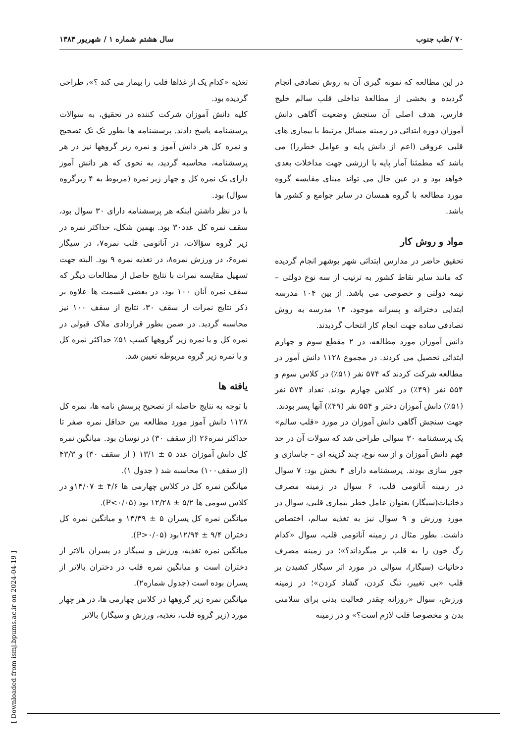۷۰ /طب جنوب سال هشتم شماره ۱ / شهریور ۱۳۸۴
در این مطالعه که نمونه گیری آن به روش تصادفی انجام گردیده و بخشی از مطالعهٔ تداخلی قلب سالم خلیج فارس، هدف اصلی آن سنجش وضعیت آگاهی دانش آموزان دوره ابتدائی در زمینه مسائل مرتبط با بیماری های قلبی عروقی (اعم از دانش پایه و عوامل خطرزا) می باشد که مطمئنا آمار پایه با ارزشی جهت مداخلات بعدی خواهد بود و در عین حال می تواند مبنای مقایسه گروه مورد مطالعه با گروه همسان در سایر جوامع و کشور ها باشد.
مواد و روش کار
تحقیق حاضر در مدارس ابتدائی شهر بوشهر انجام گردیده که مانند سایر نقاط کشور به ترتیب از سه نوع دولتی – نیمه دولتی و خصوصی می باشد. از بین ۱۰۴ مدرسه ابتدایی دخترانه و پسرانه موجود، ۱۴ مدرسه به روش تصادفی ساده جهت انجام کار انتخاب گردیدند.
دانش آموزان مورد مطالعه، در ۲ مقطع سوم و چهارم ابتدائی تحصیل می کردند. در مجموع ۱۱۲۸ دانش آموز در مطالعه شرکت کردند که ۵۷۴ نفر (۵۱٪) در کلاس سوم و ۵۵۴ نفر (۴۹٪) در کلاس چهارم بودند. تعداد ۵۷۴ نفر (۵۱٪) دانش آموزان دختر و ۵۵۴ نفر (۴۹٪) آنها پسر بودند.
جهت سنجش آگاهی دانش آموزان در مورد «قلب سالم» یک پرسشنامه ۳۰ سوالی طراحی شد که سولات آن در حد فهم دانش آموزان و از سه نوع، چند گزینه ای – جاسازی و جور سازی بودند. پرسشنامه دارای ۴ بخش بود: ۷ سوال در زمینه آناتومی قلب، ۶ سوال در زمینه مصرف دخانیات(سیگار) بعنوان عامل خطر بیماری قلبی، سوال در مورد ورزش و ۹ سوال نیز به تغذیه سالم، اختصاص داشت. بطور مثال در زمینه آناتومی قلب، سوال «کدام رگ خون را به قلب بر میگرداند؟»؛ در زمینه مصرف دخانیات (سیگار)، سوالی در مورد اثر سیگار کشیدن بر قلب «بی تغییر، تنگ کردن، گشاد کردن»؛ در زمینه ورزش، سوال «روزانه چقدر فعالیت بدنی برای سلامتی بدن و مخصوصا قلب لازم است؟» و در زمینه
تغذیه «کدام یک از غذاها قلب را بیمار می کند ؟»، طراحی گردیده بود.
کلیه دانش آموزان شرکت کننده در تحقیق، به سوالات پرسشنامه پاسخ دادند. پرسشنامه ها بطور تک تک تصحیح و نمره کل هر دانش آموز و نمره زیر گروهها نیز در هر پرسشنامه، محاسبه گردید، به نحوی که هر دانش آموز دارای یک نمره کل و چهار زیر نمره (مربوط به ۴ زیرگروه سوال) بود.
با در نظر داشتن اینکه هر پرسشنامه دارای ۳۰ سوال بود، سقف نمره کل عدد۳۰ بود. بهمین شکل، حداکثر نمره در زیر گروه سؤالات، در آناتومی قلب نمره۷، در سیگار نمره۶، در ورزش نمره۸، در تغذیه نمره ۹ بود. البته جهت تسهیل مقایسه نمرات با نتایج حاصل از مطالعات دیگر که سقف نمره آنان ۱۰۰ بود، در بعضی قسمت ها علاوه بر ذکر نتایج نمرات از سقف ۳۰، نتایج از سقف ۱۰۰ نیز محاسبه گردید. در ضمن بطور قراردادی ملاک قبولی در نمره کل و یا نمره زیر گروهها کسب ۵۱٪ حداکثر نمره کل و یا نمره زیر گروه مربوطه تعیین شد.
یافته ها
با توجه به نتایج حاصله از تصحیح پرسش نامه ها، نمره کل ۱۱۲۸ دانش آموز مورد مطالعه بین حداقل نمره صفر تا حداکثر نمره۲۶ (از سقف ۳۰) در نوسان بود. میانگین نمره کل دانش آموزان عدد ۵ ± ۱۳/۱ ( از سقف ۳۰) و ۴۳/۳ (از سقف۱۰۰) محاسبه شد ( جدول ۱).
میانگین نمره کل در کلاس چهارمی ها ۴/۶ ± ۱۴/۰۷و در کلاس سومی ها ۵/۲ ± ۱۲/۲۸ بود (P<۰/۰۵).
میانگین نمره کل پسران ۵ ± ۱۳/۳۹ و میانگین نمره کل دختران ۹/۴ ± ۱۲/۹۴بود (P>۰/۰۵).
میانگین نمره تغذیه، ورزش و سیگار در پسران بالاتر از دختران است و میانگین نمره قلب در دختران بالاتر از پسران بوده است (جدول شماره۲).
میانگین نمره زیر گروهها در کلاس چهارمی ها، در هر چهار مورد (زیر گروه قلب، تغذیه، ورزش و سیگار) بالاتر
[ Downloaded from ismj.bpums.ac.ir on 2024-04-19 ]